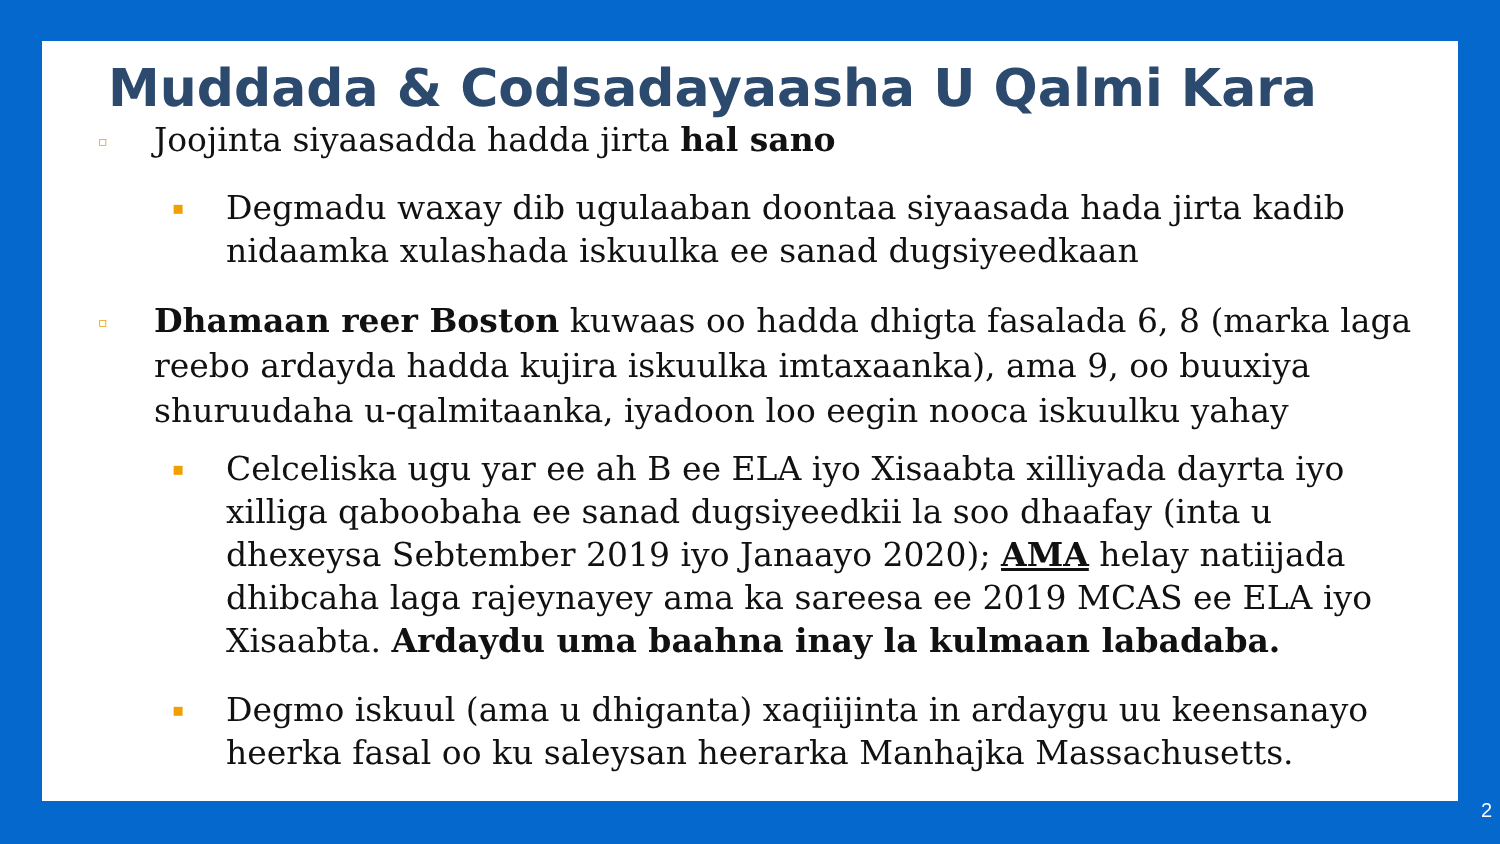Muddada & Codsadayaasha U Qalmi Kara
▫
Joojinta siyaasadda hadda jirta hal sano
▪
Degmadu waxay dib ugulaaban doontaa siyaasada hada jirta kadib nidaamka xulashada iskuulka ee sanad dugsiyeedkaan
▫
Dhamaan reer Boston kuwaas oo hadda dhigta fasalada 6, 8 (marka laga reebo ardayda hadda kujira iskuulka imtaxaanka), ama 9, oo buuxiya shuruudaha u-qalmitaanka, iyadoon loo eegin nooca iskuulku yahay
▪
Celceliska ugu yar ee ah B ee ELA iyo Xisaabta xilliyada dayrta iyo xilliga qaboobaha ee sanad dugsiyeedkii la soo dhaafay (inta u dhexeysa Sebtember 2019 iyo Janaayo 2020); AMA helay natiijada dhibcaha laga rajeynayey ama ka sareesa ee 2019 MCAS ee ELA iyo Xisaabta. Ardaydu uma baahna inay la kulmaan labadaba.
▪
Degmo iskuul (ama u dhiganta) xaqiijinta in ardaygu uu keensanayo heerka fasal oo ku saleysan heerarka Manhajka Massachusetts.
2